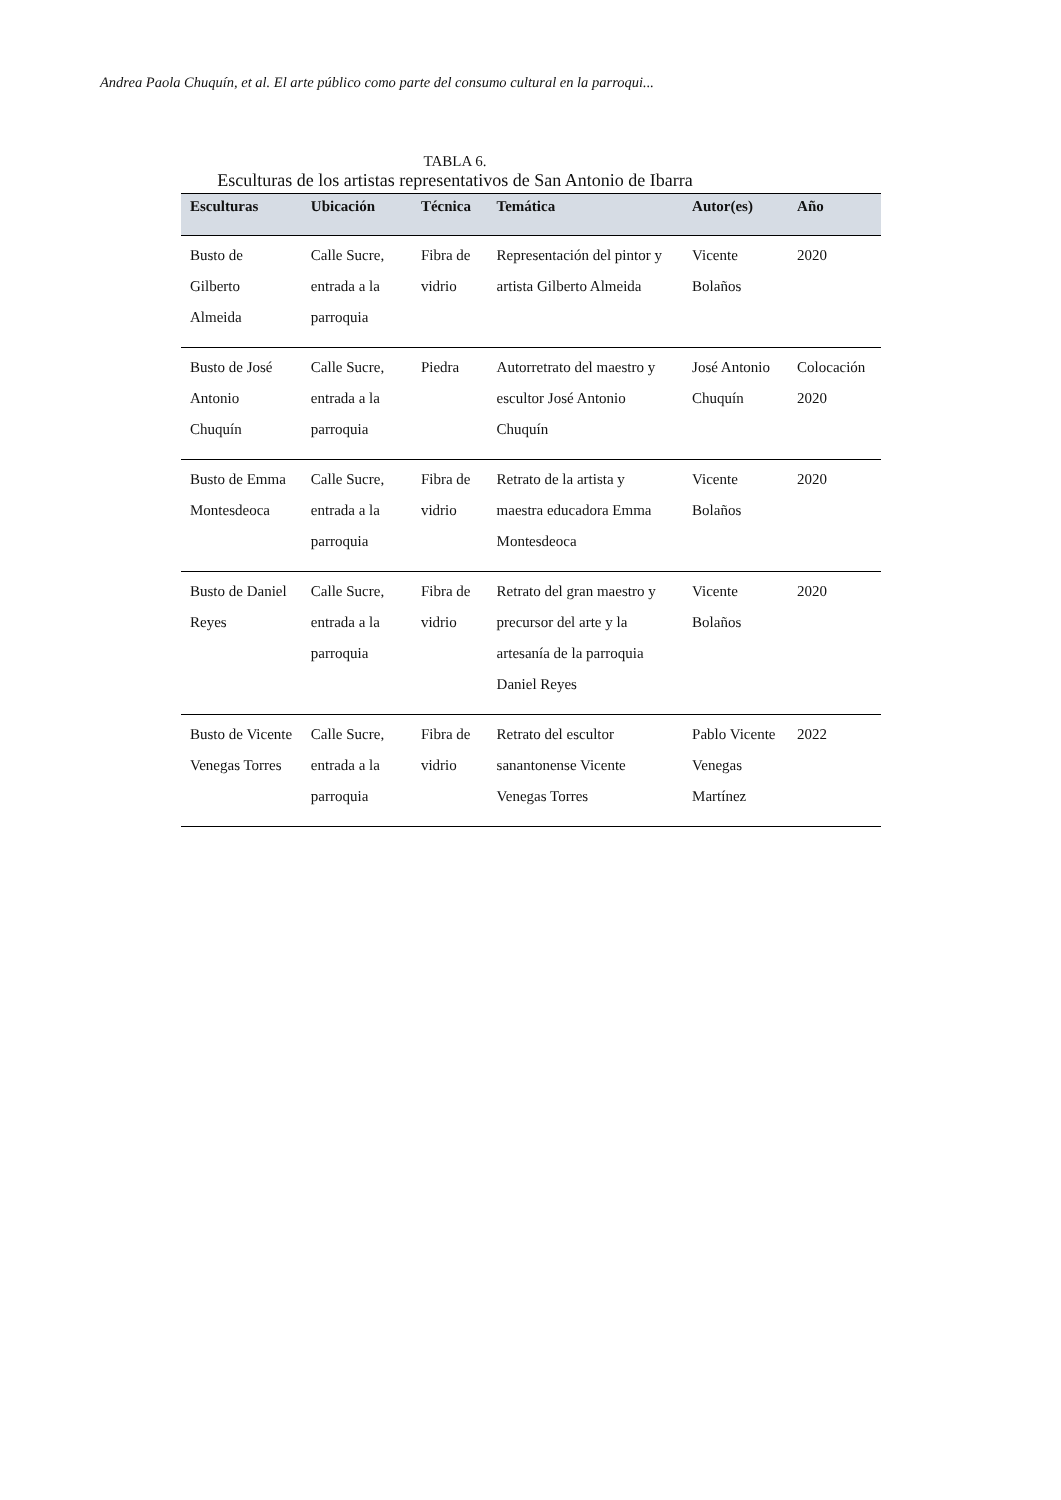Andrea Paola Chuquín, et al. El arte público como parte del consumo cultural en la parroqui...
TABLA 6.
Esculturas de los artistas representativos de San Antonio de Ibarra
| Esculturas | Ubicación | Técnica | Temática | Autor(es) | Año |
| --- | --- | --- | --- | --- | --- |
| Busto de Gilberto Almeida | Calle Sucre, entrada a la parroquia | Fibra de vidrio | Representación del pintor y artista Gilberto Almeida | Vicente Bolaños | 2020 |
| Busto de José Antonio Chuquín | Calle Sucre, entrada a la parroquia | Piedra | Autorretrato del maestro y escultor José Antonio Chuquín | José Antonio Chuquín | Colocación 2020 |
| Busto de Emma Montesdeoca | Calle Sucre, entrada a la parroquia | Fibra de vidrio | Retrato de la artista y maestra educadora Emma Montesdeoca | Vicente Bolaños | 2020 |
| Busto de Daniel Reyes | Calle Sucre, entrada a la parroquia | Fibra de vidrio | Retrato del gran maestro y precursor del arte y la artesanía de la parroquia Daniel Reyes | Vicente Bolaños | 2020 |
| Busto de Vicente Venegas Torres | Calle Sucre, entrada a la parroquia | Fibra de vidrio | Retrato del escultor sanantonense Vicente Venegas Torres | Pablo Vicente Venegas Martínez | 2022 |